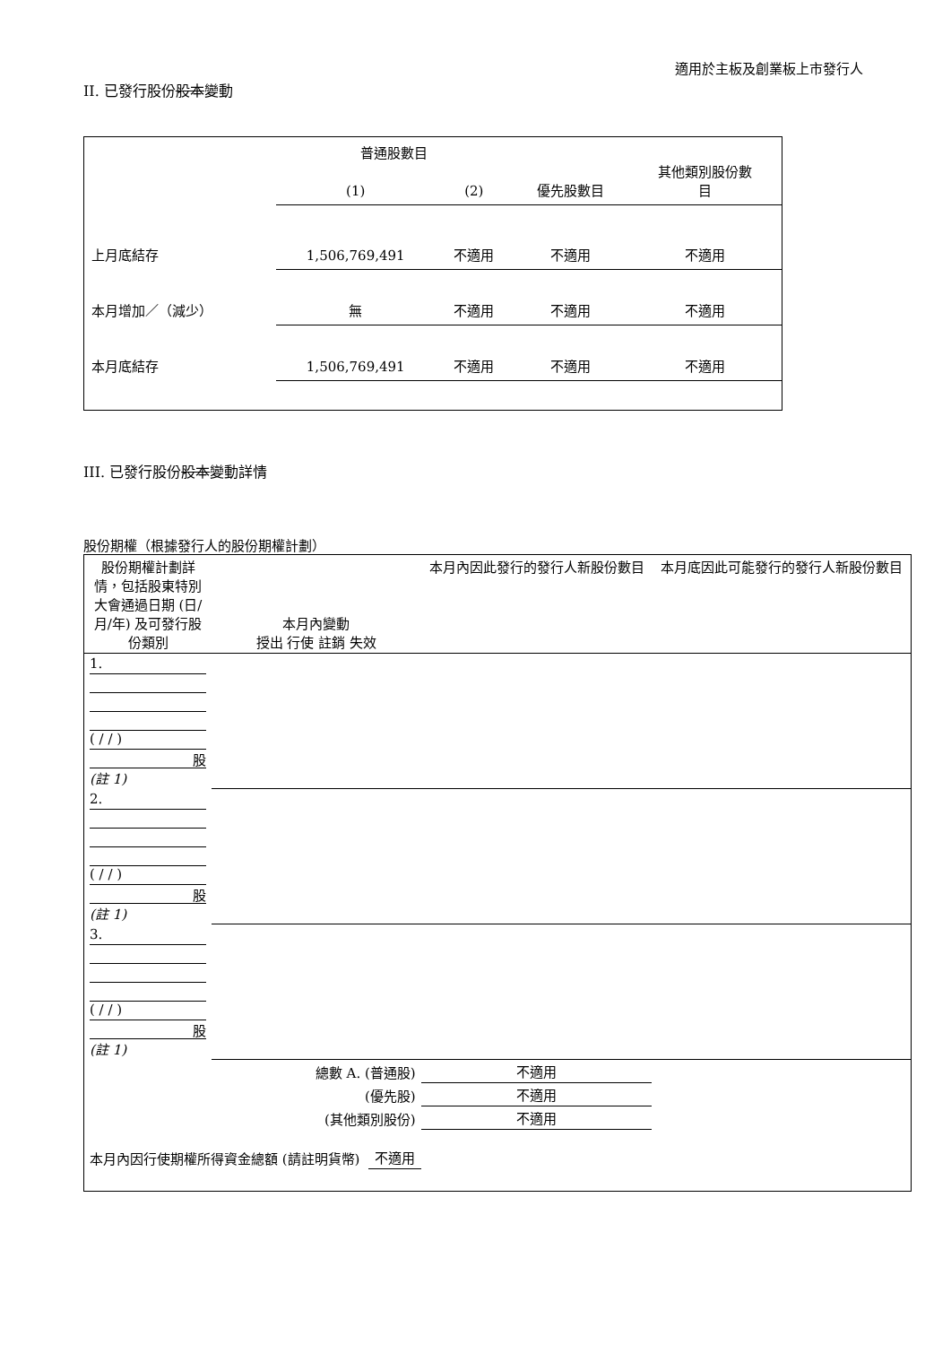適用於主板及創業板上市發行人
II. 已發行股份股本變動
| | 普通股數目 | | | 其他類別股份數 目 |
| | (1) | (2) | 優先股數目 | |
| 上月底結存 | 1,506,769,491 | 不適用 | 不適用 | 不適用 |
| 本月增加／（減少） | 無 | 不適用 | 不適用 | 不適用 |
| 本月底結存 | 1,506,769,491 | 不適用 | 不適用 | 不適用 |
III. 已發行股份股本變動詳情
股份期權（根據發行人的股份期權計劃）
| 股份期權計劃詳情，包括股東特別大會通過日期 (日/月/年) 及可發行股份類別 | 本月內變動 授出 行使 註銷 失效 | | | | 本月內因此發行的發行人新股份數目 | 本月底因此可能發行的發行人新股份數目 |
| 1. ( / / ) 股 (註 1) | | | | | | |
| 2. ( / / ) 股 (註 1) | | | | | | |
| 3. ( / / ) 股 (註 1) | | | | | | |
| 總數 A. (普通股) | | | | | 不適用 | |
| (優先股) | | | | | 不適用 | |
| (其他類別股份) | | | | | 不適用 | |
| 本月內因行使期權所得資金總額 (請註明貨幣) | | | 不適用 | | | |